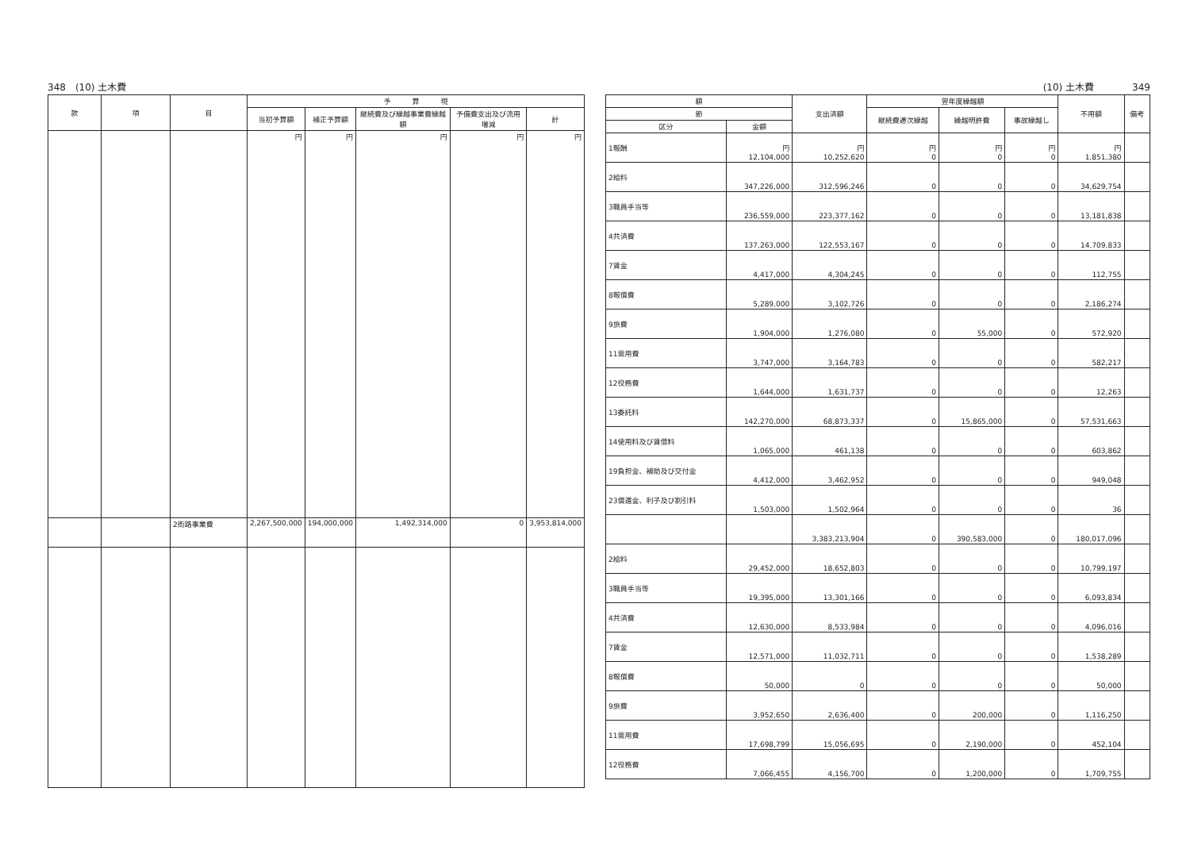348　(10) 土木費
| 款 | 項 | 目 | 予 算 現 | | | | |
| --- | --- | --- | --- | --- | --- | --- | --- |
| | | | 当初予算額 | 補正予算額 | 継続費及び繰越事業費繰越額 | 予備費支出及び流用増減 | 計 |
| | | | 円 | 円 | 円 | 円 | 円 |
| | | 2街路事業費 | 2,267,500,000 | 194,000,000 | 1,492,314,000 | 0 | 3,953,814,000 |
(10) 土木費　　　　349
| 額 | | 支出済額 | 翌年度繰越額 | | | 不用額 | 備考 |
| --- | --- | --- | --- | --- | --- | --- | --- |
| 節 | | | 継続費逓次繰越 | 繰越明許費 | 事故繰越し | | |
| 区分 | 金額 | | | | | | |
| 1報酬 | 円 12,104,000 | 円 10,252,620 | 円 0 | 円 0 | 円 0 | 円 1,851,380 | |
| 2給料 | 347,226,000 | 312,596,246 | 0 | 0 | 0 | 34,629,754 | |
| 3職員手当等 | 236,559,000 | 223,377,162 | 0 | 0 | 0 | 13,181,838 | |
| 4共済費 | 137,263,000 | 122,553,167 | 0 | 0 | 0 | 14,709,833 | |
| 7賃金 | 4,417,000 | 4,304,245 | 0 | 0 | 0 | 112,755 | |
| 8報償費 | 5,289,000 | 3,102,726 | 0 | 0 | 0 | 2,186,274 | |
| 9旅費 | 1,904,000 | 1,276,080 | 0 | 55,000 | 0 | 572,920 | |
| 11需用費 | 3,747,000 | 3,164,783 | 0 | 0 | 0 | 582,217 | |
| 12役務費 | 1,644,000 | 1,631,737 | 0 | 0 | 0 | 12,263 | |
| 13委託料 | 142,270,000 | 68,873,337 | 0 | 15,865,000 | 0 | 57,531,663 | |
| 14使用料及び賃借料 | 1,065,000 | 461,138 | 0 | 0 | 0 | 603,862 | |
| 19負担金、補助及び交付金 | 4,412,000 | 3,462,952 | 0 | 0 | 0 | 949,048 | |
| 23償還金、利子及び割引料 | 1,503,000 | 1,502,964 | 0 | 0 | 0 | 36 | |
| | | 3,383,213,904 | 0 | 390,583,000 | 0 | 180,017,096 | |
| 2給料 | 29,452,000 | 18,652,803 | 0 | 0 | 0 | 10,799,197 | |
| 3職員手当等 | 19,395,000 | 13,301,166 | 0 | 0 | 0 | 6,093,834 | |
| 4共済費 | 12,630,000 | 8,533,984 | 0 | 0 | 0 | 4,096,016 | |
| 7賃金 | 12,571,000 | 11,032,711 | 0 | 0 | 0 | 1,538,289 | |
| 8報償費 | 50,000 | 0 | 0 | 0 | 0 | 50,000 | |
| 9旅費 | 3,952,650 | 2,636,400 | 0 | 200,000 | 0 | 1,116,250 | |
| 11需用費 | 17,698,799 | 15,056,695 | 0 | 2,190,000 | 0 | 452,104 | |
| 12役務費 | 7,066,455 | 4,156,700 | 0 | 1,200,000 | 0 | 1,709,755 | |